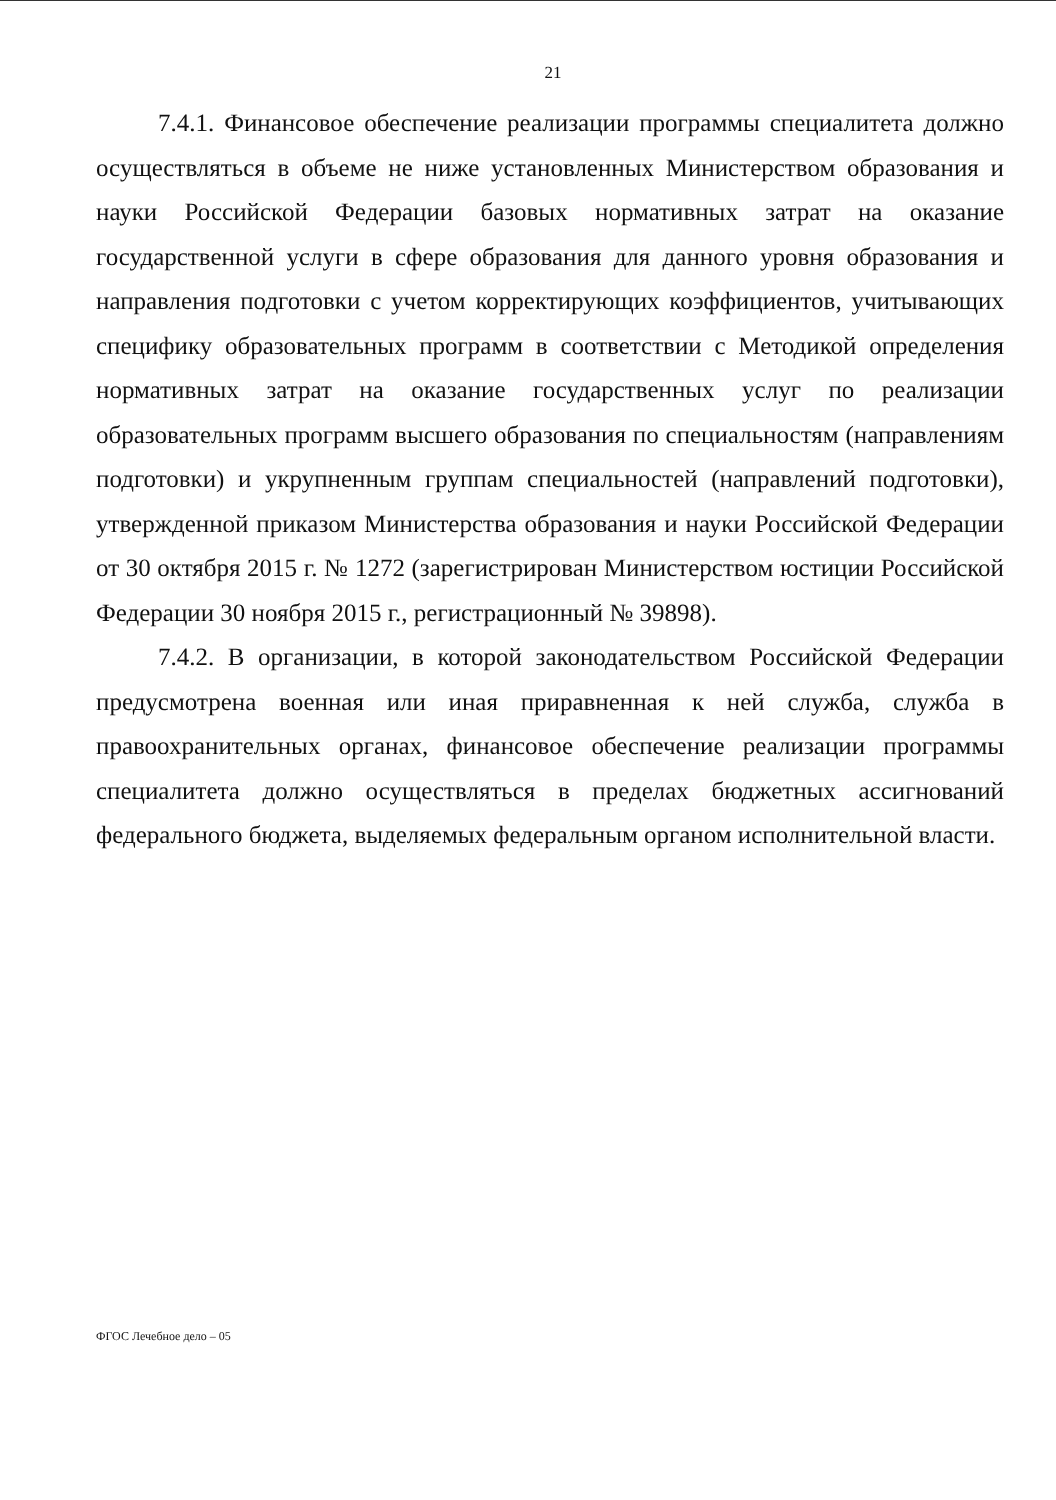21
7.4.1. Финансовое обеспечение реализации программы специалитета должно осуществляться в объеме не ниже установленных Министерством образования и науки Российской Федерации базовых нормативных затрат на оказание государственной услуги в сфере образования для данного уровня образования и направления подготовки с учетом корректирующих коэффициентов, учитывающих специфику образовательных программ в соответствии с Методикой определения нормативных затрат на оказание государственных услуг по реализации образовательных программ высшего образования по специальностям (направлениям подготовки) и укрупненным группам специальностей (направлений подготовки), утвержденной приказом Министерства образования и науки Российской Федерации от 30 октября 2015 г. № 1272 (зарегистрирован Министерством юстиции Российской Федерации 30 ноября 2015 г., регистрационный № 39898).
7.4.2. В организации, в которой законодательством Российской Федерации предусмотрена военная или иная приравненная к ней служба, служба в правоохранительных органах, финансовое обеспечение реализации программы специалитета должно осуществляться в пределах бюджетных ассигнований федерального бюджета, выделяемых федеральным органом исполнительной власти.
ФГОС Лечебное дело – 05